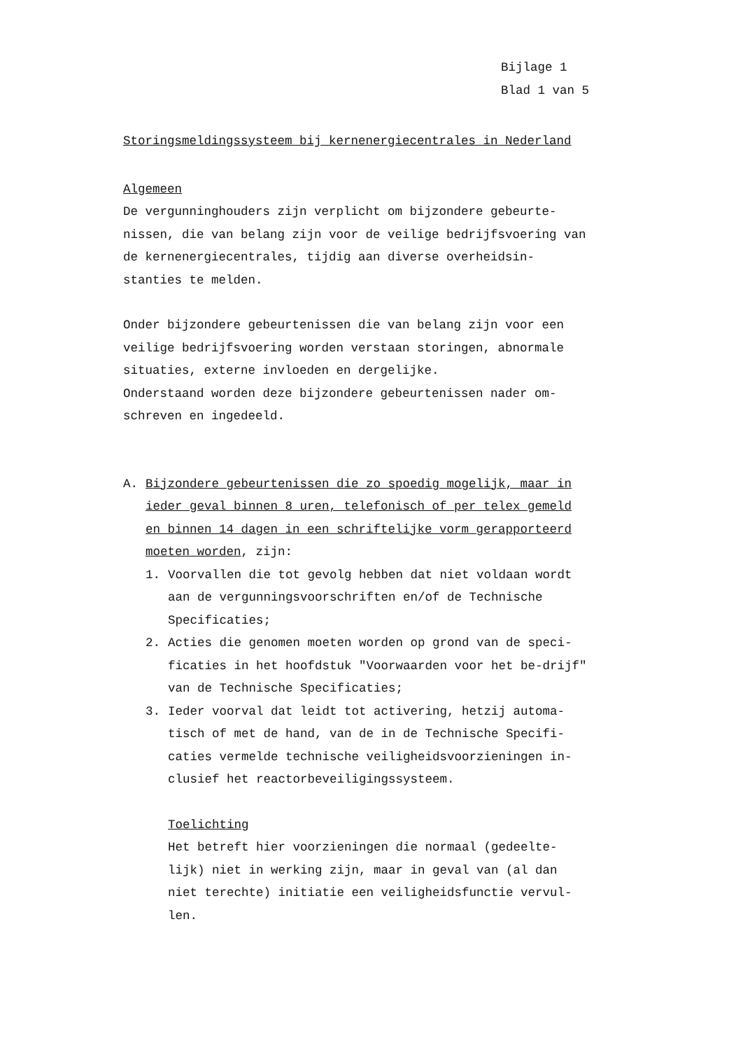Bijlage 1
Blad 1 van 5
Storingsmeldingssysteem bij kernenergiecentrales in Nederland
Algemeen
De vergunninghouders zijn verplicht om bijzondere gebeurte-nissen, die van belang zijn voor de veilige bedrijfsvoering van de kernenergiecentrales, tijdig aan diverse overheidsin-stanties te melden.
Onder bijzondere gebeurtenissen die van belang zijn voor een veilige bedrijfsvoering worden verstaan storingen, abnormale situaties, externe invloeden en dergelijke.
Onderstaand worden deze bijzondere gebeurtenissen nader om-schreven en ingedeeld.
A. Bijzondere gebeurtenissen die zo spoedig mogelijk, maar in ieder geval binnen 8 uren, telefonisch of per telex gemeld en binnen 14 dagen in een schriftelijke vorm gerapporteerd moeten worden, zijn:
1. Voorvallen die tot gevolg hebben dat niet voldaan wordt aan de vergunningsvoorschriften en/of de Technische Specificaties;
2. Acties die genomen moeten worden op grond van de speci-ficaties in het hoofdstuk "Voorwaarden voor het be-drijf" van de Technische Specificaties;
3. Ieder voorval dat leidt tot activering, hetzij automa-tisch of met de hand, van de in de Technische Specifi-caties vermelde technische veiligheidsvoorzieningen in-clusief het reactorbeveiligingssysteem.
Toelichting
Het betreft hier voorzieningen die normaal (gedeelte-lijk) niet in werking zijn, maar in geval van (al dan niet terechte) initiatie een veiligheidsfunctie vervul-len.